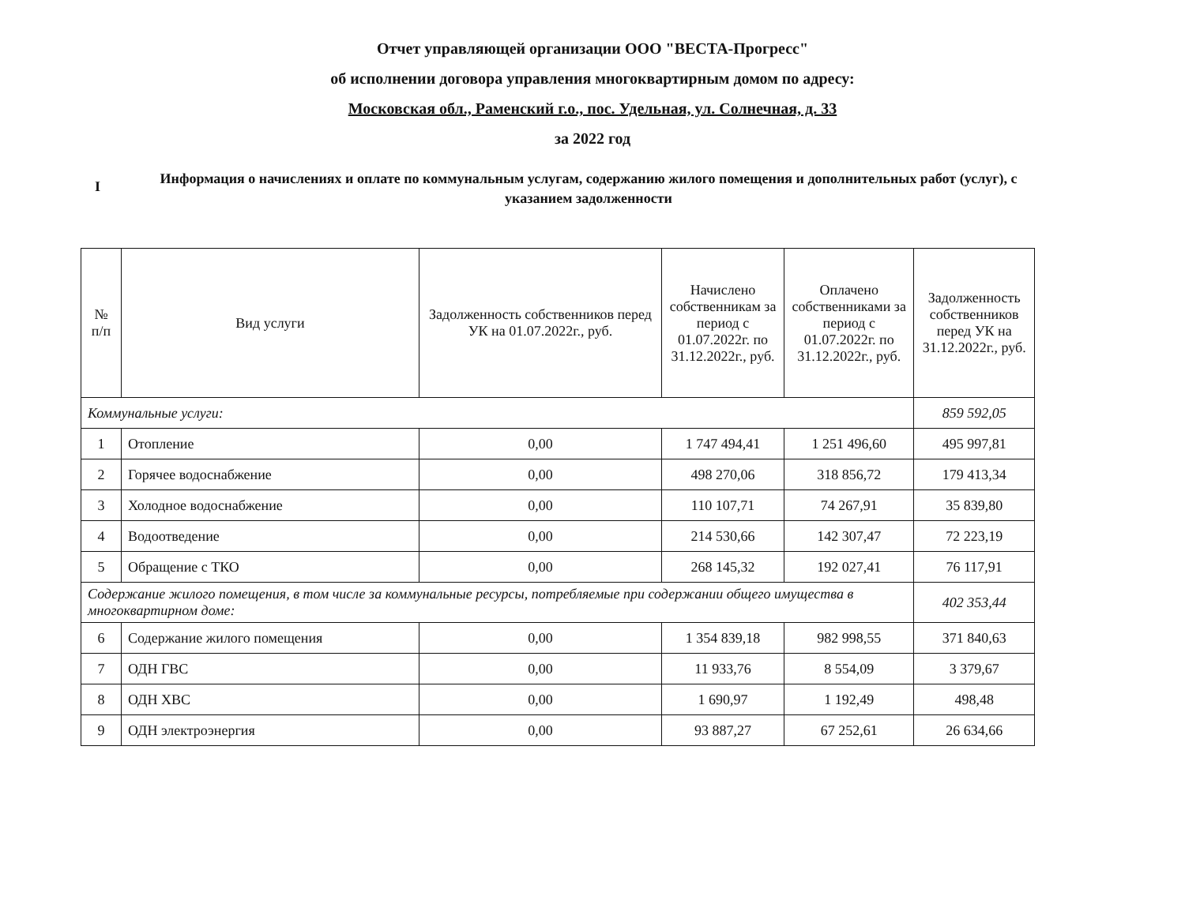Отчет управляющей организации ООО "ВЕСТА-Прогресс"
об исполнении договора управления многоквартирным домом по адресу:
Московская обл., Раменский г.о., пос. Удельная, ул. Солнечная, д. 33
за 2022 год
I
Информация о начислениях и оплате по коммунальным услугам, содержанию жилого помещения и дополнительных работ (услуг), с указанием задолженности
| № п/п | Вид услуги | Задолженность собственников перед УК на 01.07.2022г., руб. | Начислено собственникам за период с 01.07.2022г. по 31.12.2022г., руб. | Оплачено собственниками за период с 01.07.2022г. по 31.12.2022г., руб. | Задолженность собственников перед УК на 31.12.2022г., руб. |
| --- | --- | --- | --- | --- | --- |
| Коммунальные услуги: | | | | | 859 592,05 |
| 1 | Отопление | 0,00 | 1 747 494,41 | 1 251 496,60 | 495 997,81 |
| 2 | Горячее водоснабжение | 0,00 | 498 270,06 | 318 856,72 | 179 413,34 |
| 3 | Холодное водоснабжение | 0,00 | 110 107,71 | 74 267,91 | 35 839,80 |
| 4 | Водоотведение | 0,00 | 214 530,66 | 142 307,47 | 72 223,19 |
| 5 | Обращение с ТКО | 0,00 | 268 145,32 | 192 027,41 | 76 117,91 |
| Содержание жилого помещения, в том числе за коммунальные ресурсы, потребляемые при содержании общего имущества в многоквартирном доме: | | | | | 402 353,44 |
| 6 | Содержание жилого помещения | 0,00 | 1 354 839,18 | 982 998,55 | 371 840,63 |
| 7 | ОДН ГВС | 0,00 | 11 933,76 | 8 554,09 | 3 379,67 |
| 8 | ОДН ХВС | 0,00 | 1 690,97 | 1 192,49 | 498,48 |
| 9 | ОДН электроэнергия | 0,00 | 93 887,27 | 67 252,61 | 26 634,66 |